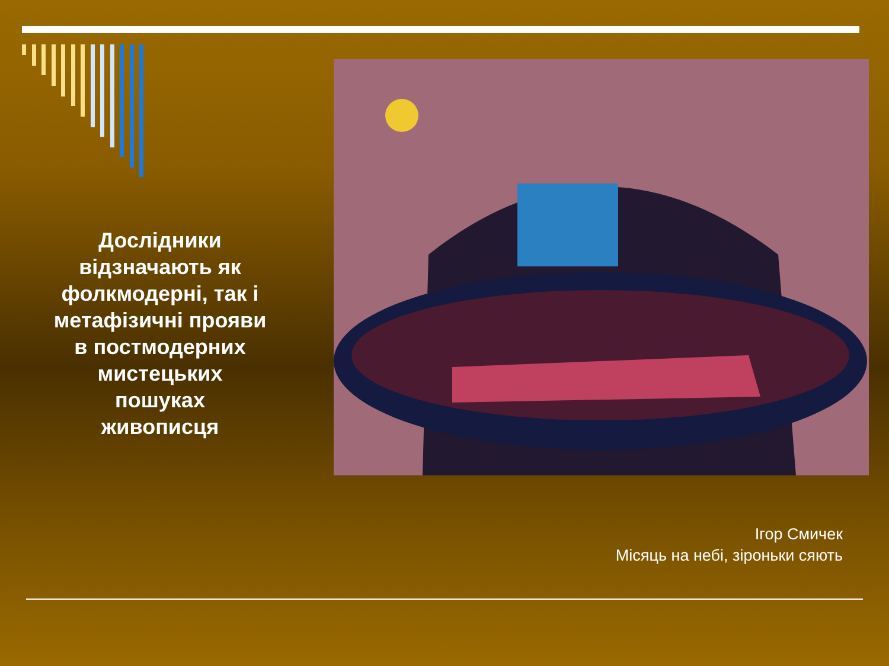Дослідники відзначають як фолкмодерні, так і метафізичні прояви в постмодерних мистецьких пошуках живописця
Ігор Смичек
Місяць на небі, зіроньки сяють